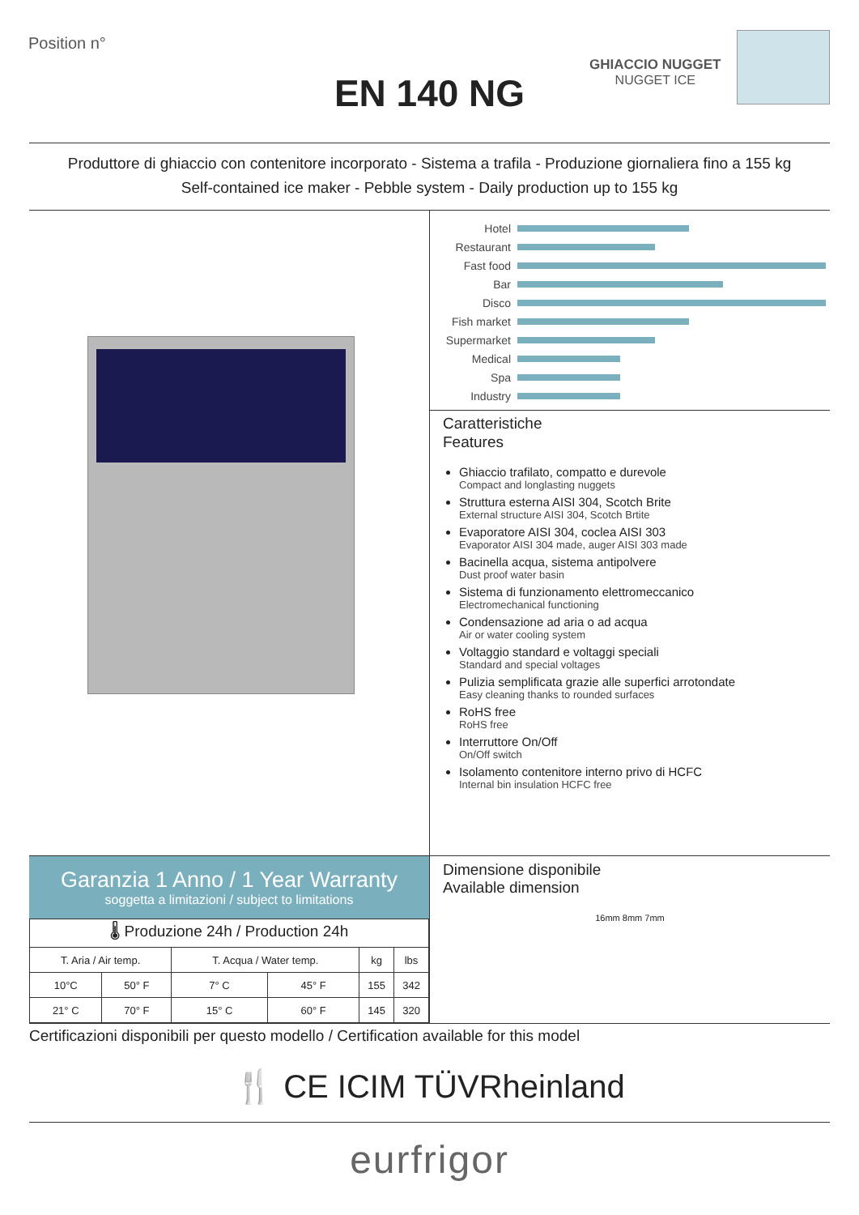Position n°
EN 140 NG
GHIACCIO NUGGET
NUGGET ICE
Produttore di ghiaccio con contenitore incorporato - Sistema a trafila - Produzione giornaliera fino a 155 kg
Self-contained ice maker - Pebble system - Daily production up to 155 kg
Hotel
Restaurant
Fast food
Bar
Disco
Fish market
Supermarket
Medical
Spa
Industry
Caratteristiche
Features
Ghiaccio trafilato, compatto e durevole
Compact and longlasting nuggets
Struttura esterna AISI 304, Scotch Brite
External structure AISI 304, Scotch Brtite
Evaporatore AISI 304, coclea AISI 303
Evaporator AISI 304 made, auger AISI 303 made
Bacinella acqua, sistema antipolvere
Dust proof water basin
Sistema di funzionamento elettromeccanico
Electromechanical functioning
Condensazione ad aria o ad acqua
Air or water cooling system
Voltaggio standard e voltaggi speciali
Standard and special voltages
Pulizia semplificata grazie alle superfici arrotondate
Easy cleaning thanks to rounded surfaces
RoHS free
RoHS free
Interruttore On/Off
On/Off switch
Isolamento contenitore interno privo di HCFC
Internal bin insulation HCFC free
Garanzia 1 Anno / 1 Year Warranty
soggetta a limitazioni / subject to limitations
| 🌡 Produzione 24h / Production 24h | | | | | |
| --- | --- | --- | --- | --- | --- |
| T. Aria / Air temp. | | T. Acqua / Water temp. | | kg | lbs |
| 10°C | 50° F | 7° C | 45° F | 155 | 342 |
| 21° C | 70° F | 15° C | 60° F | 145 | 320 |
Dimensione disponibile
Available dimension
16mm 8mm 7mm
Certificazioni disponibili per questo modello / Certification available for this model
🍴 CE ICIM TÜVRheinland
eurfrigor